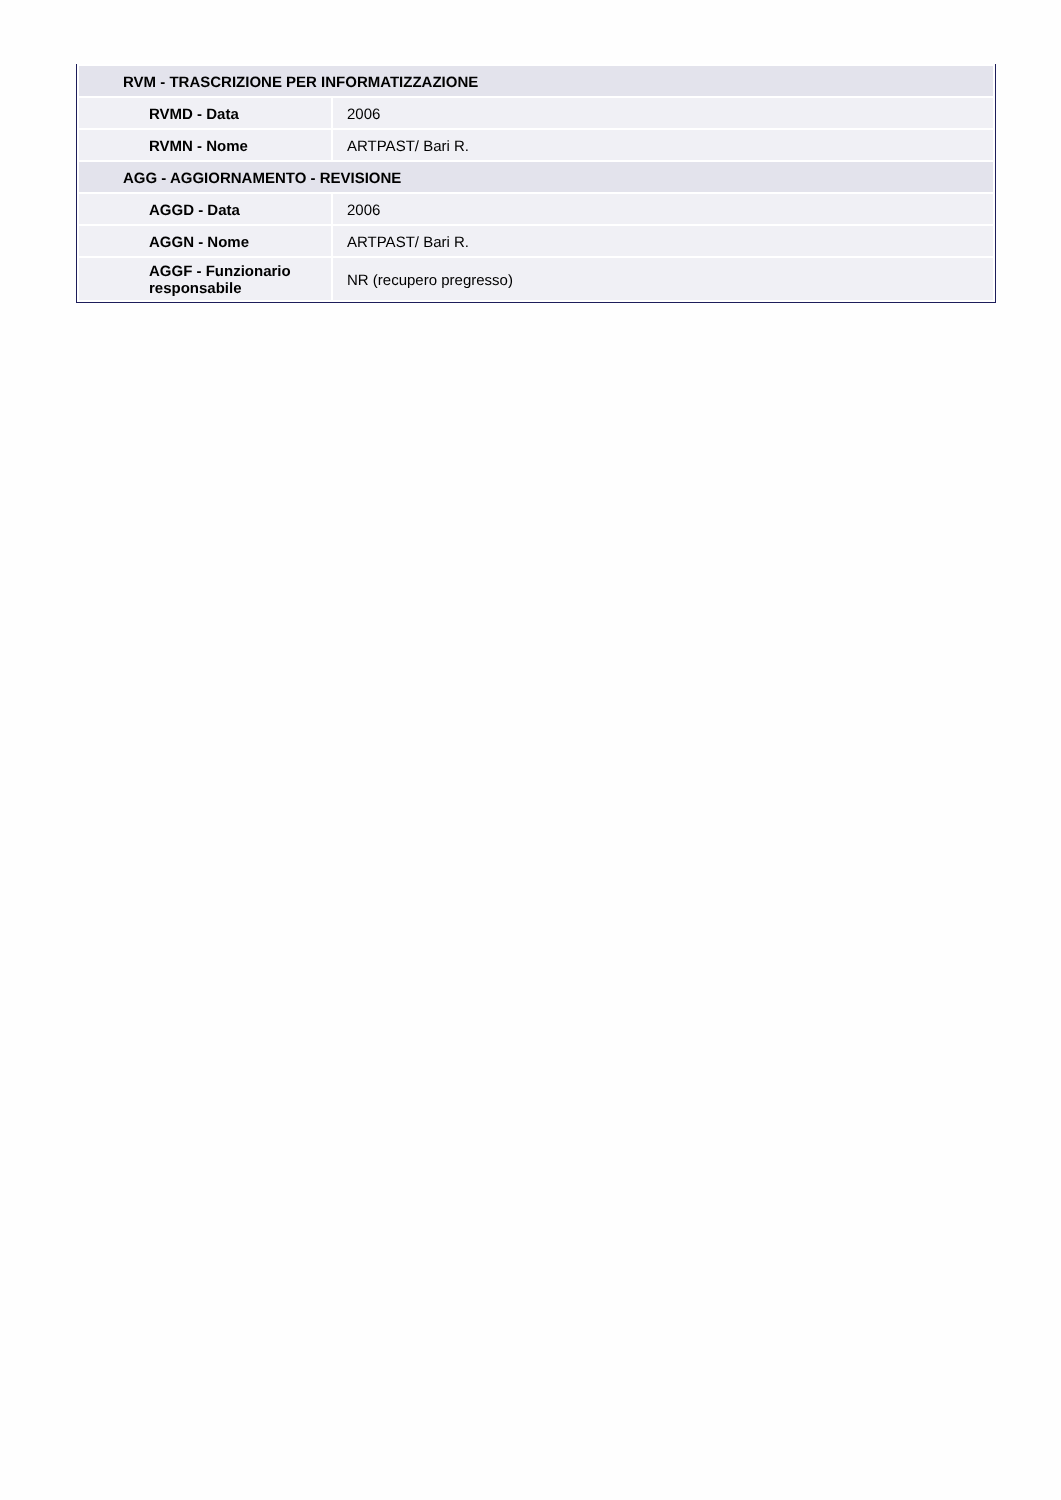| RVM - TRASCRIZIONE PER INFORMATIZZAZIONE | |
| RVMD - Data | 2006 |
| RVMN - Nome | ARTPAST/ Bari R. |
| AGG - AGGIORNAMENTO - REVISIONE | |
| AGGD - Data | 2006 |
| AGGN - Nome | ARTPAST/ Bari R. |
| AGGF - Funzionario responsabile | NR (recupero pregresso) |